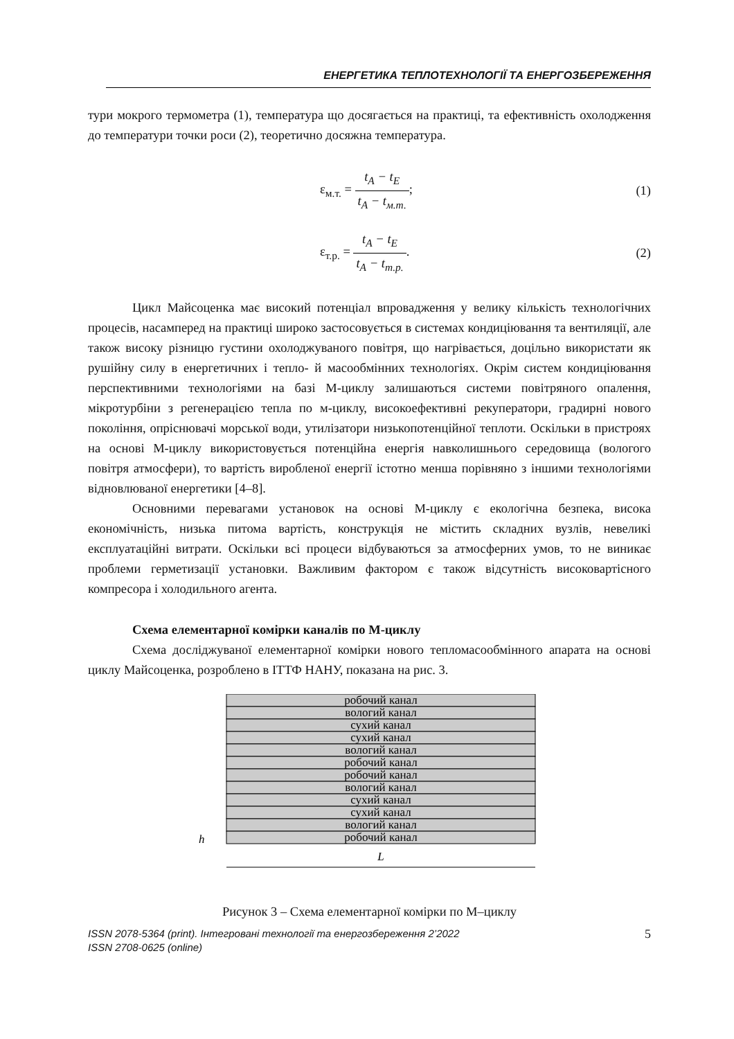ЕНЕРГЕТИКА ТЕПЛОТЕХНОЛОГІЇ ТА ЕНЕРГОЗБЕРЕЖЕННЯ
тури мокрого термометра (1), температура що досягається на практиці, та ефективність охолодження до температури точки роси (2), теоретично досяжна температура.
ε<sub>м.т.</sub> = t<sub>A</sub> − t<sub>E</sub> t<sub>A</sub> − t<sub>м.т.</sub>; (1)
ε<sub>т.р.</sub> = t<sub>A</sub> − t<sub>E</sub> t<sub>A</sub> − t<sub>т.р.</sub>. (2)
Цикл Майсоценка має високий потенціал впровадження у велику кількість технологічних процесів, насамперед на практиці широко застосовується в системах кондиціювання та вентиляції, але також високу різницю густини охолоджуваного повітря, що нагрівається, доцільно використати як рушійну силу в енергетичних і тепло- й масообмінних технологіях. Окрім систем кондиціювання перспективними технологіями на базі М-циклу залишаються системи повітряного опалення, мікротурбіни з регенерацією тепла по м-циклу, високоефективні рекуператори, градирні нового покоління, опріснювачі морської води, утилізатори низькопотенційної теплоти. Оскільки в пристроях на основі М-циклу використовується потенційна енергія навколишнього середовища (вологого повітря атмосфери), то вартість виробленої енергії істотно менша порівняно з іншими технологіями відновлюваної енергетики [4–8].
Основними перевагами установок на основі М-циклу є екологічна безпека, висока економічність, низька питома вартість, конструкція не містить складних вузлів, невеликі експлуатаційні витрати. Оскільки всі процеси відбуваються за атмосферних умов, то не виникає проблеми герметизації установки. Важливим фактором є також відсутність високовартісного компресора і холодильного агента.
Схема елементарної комірки каналів по М-циклу
Схема досліджуваної елементарної комірки нового тепломасообмінного апарата на основі циклу Майсоценка, розроблено в ІТТФ НАНУ, показана на рис. 3.
робочий канал
вологий канал
сухий канал
сухий канал
вологий канал
робочий канал
робочий канал
вологий канал
сухий канал
сухий канал
вологий канал
робочий канал
L
h
Рисунок 3 – Схема елементарної комірки по М–циклу
ISSN 2078-5364 (print). Інтегровані технології та енергозбереження 2’2022
ISSN 2708-0625 (online)
5